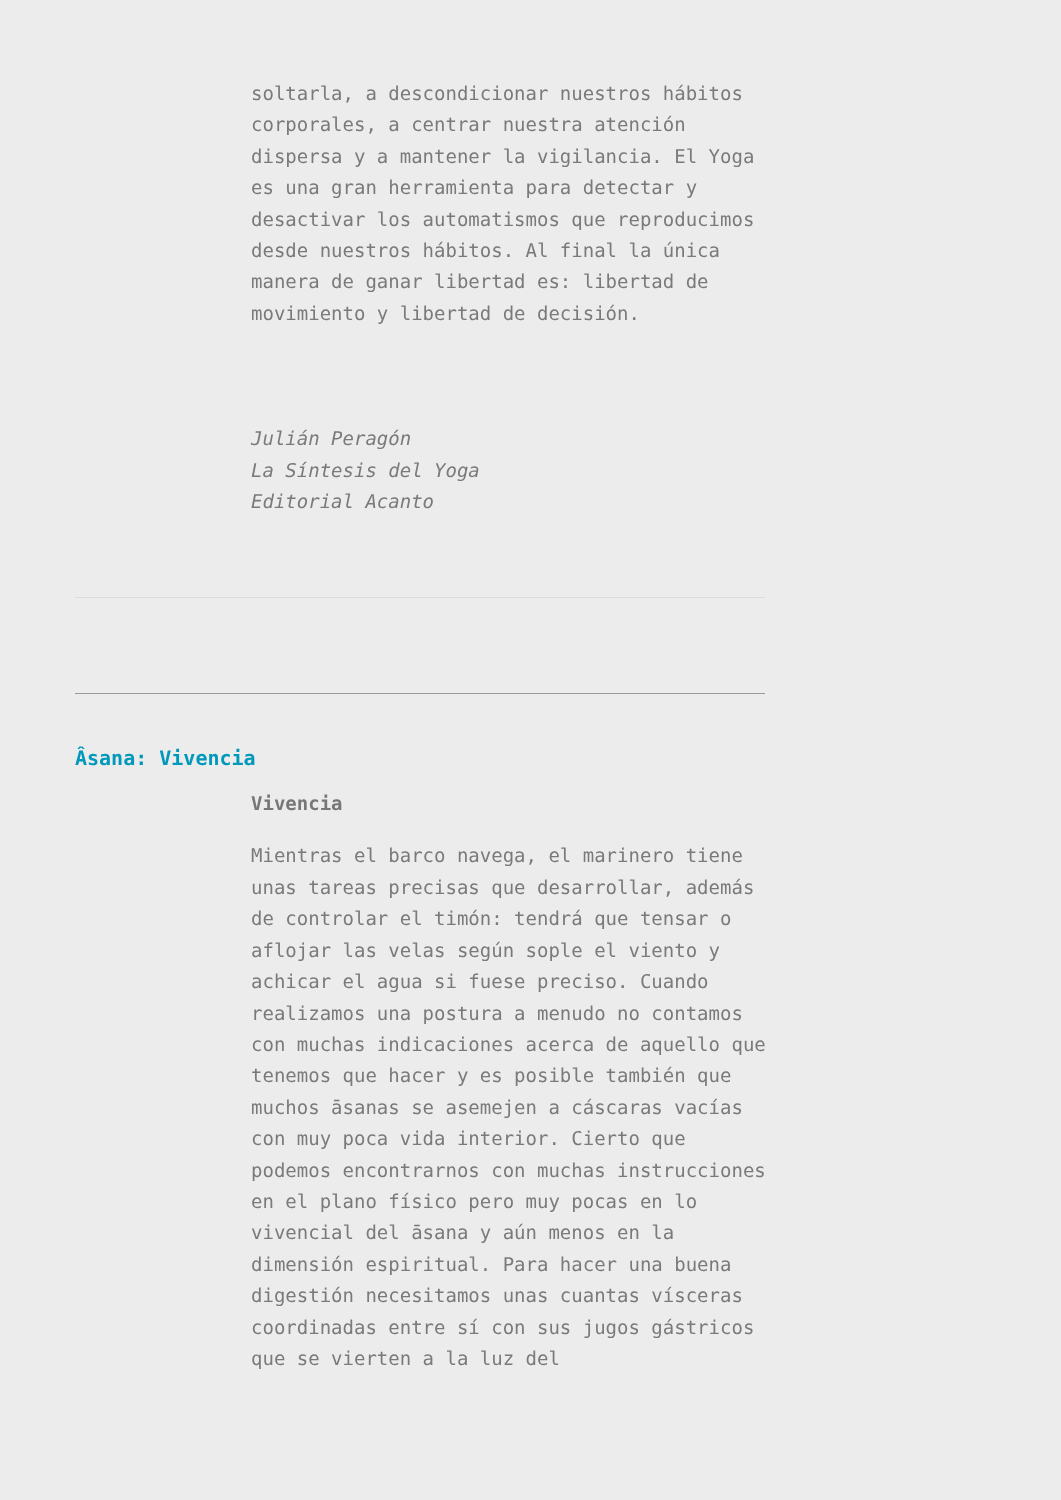soltarla, a descondicionar nuestros hábitos corporales, a centrar nuestra atención dispersa y a mantener la vigilancia. El Yoga es una gran herramienta para detectar y desactivar los automatismos que reproducimos desde nuestros hábitos. Al final la única manera de ganar libertad es: libertad de movimiento y libertad de decisión.
Julián Peragón
La Síntesis del Yoga
Editorial Acanto
Âsana: Vivencia
Vivencia
Mientras el barco navega, el marinero tiene unas tareas precisas que desarrollar, además de controlar el timón: tendrá que tensar o aflojar las velas según sople el viento y achicar el agua si fuese preciso. Cuando realizamos una postura a menudo no contamos con muchas indicaciones acerca de aquello que tenemos que hacer y es posible también que muchos āsanas se asemejen a cáscaras vacías con muy poca vida interior. Cierto que podemos encontrarnos con muchas instrucciones en el plano físico pero muy pocas en lo vivencial del āsana y aún menos en la dimensión espiritual. Para hacer una buena digestión necesitamos unas cuantas vísceras coordinadas entre sí con sus jugos gástricos que se vierten a la luz del